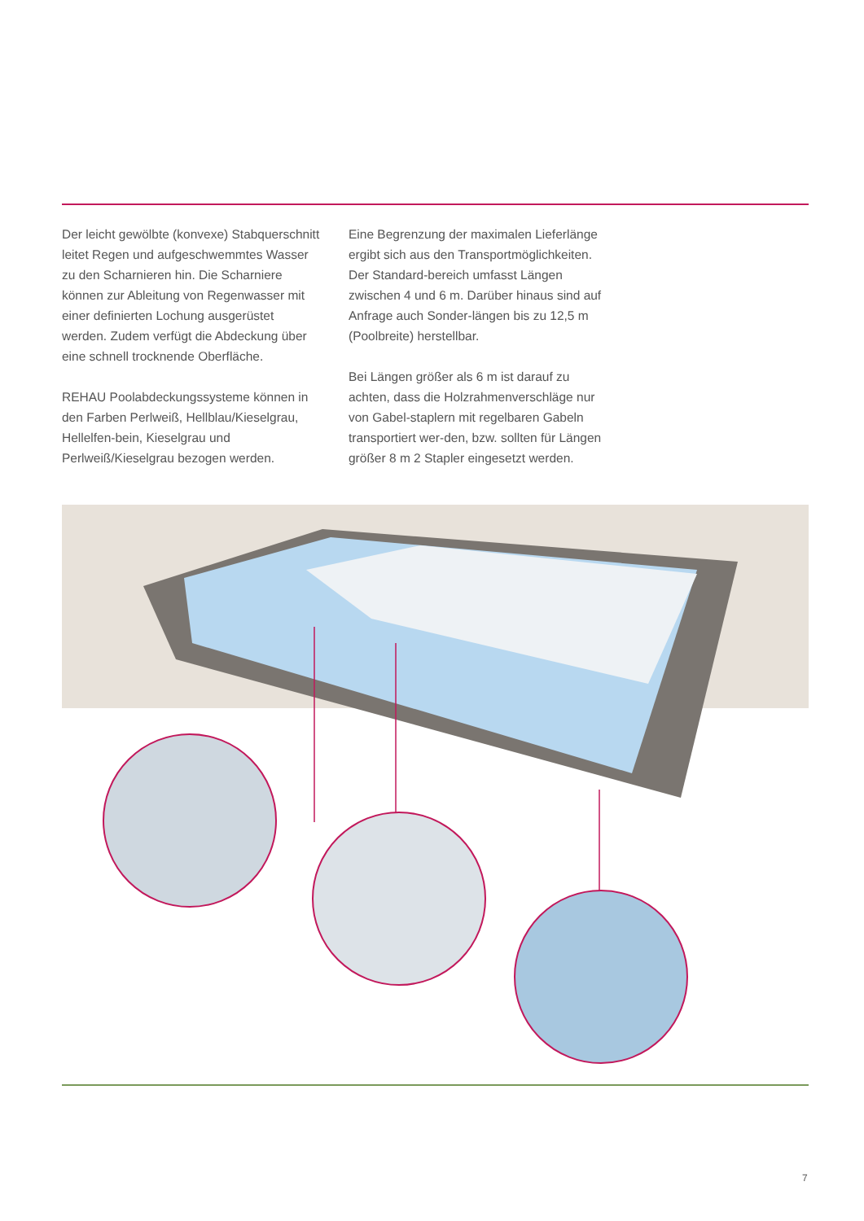Der leicht gewölbte (konvexe) Stabquerschnitt leitet Regen und aufgeschwemmtes Wasser zu den Scharnieren hin. Die Scharniere können zur Ableitung von Regenwasser mit einer definierten Lochung ausgerüstet werden. Zudem verfügt die Abdeckung über eine schnell trocknende Oberfläche.
REHAU Poolabdeckungssysteme können in den Farben Perlweiß, Hellblau/Kieselgrau, Hellelfen-bein, Kieselgrau und Perlweiß/Kieselgrau bezogen werden.
Eine Begrenzung der maximalen Lieferlänge ergibt sich aus den Transportmöglichkeiten. Der Standard-bereich umfasst Längen zwischen 4 und 6 m. Darüber hinaus sind auf Anfrage auch Sonder-längen bis zu 12,5 m (Poolbreite) herstellbar.
Bei Längen größer als 6 m ist darauf zu achten, dass die Holzrahmenverschläge nur von Gabel-staplern mit regelbaren Gabeln transportiert wer-den, bzw. sollten für Längen größer 8 m 2 Stapler eingesetzt werden.
7